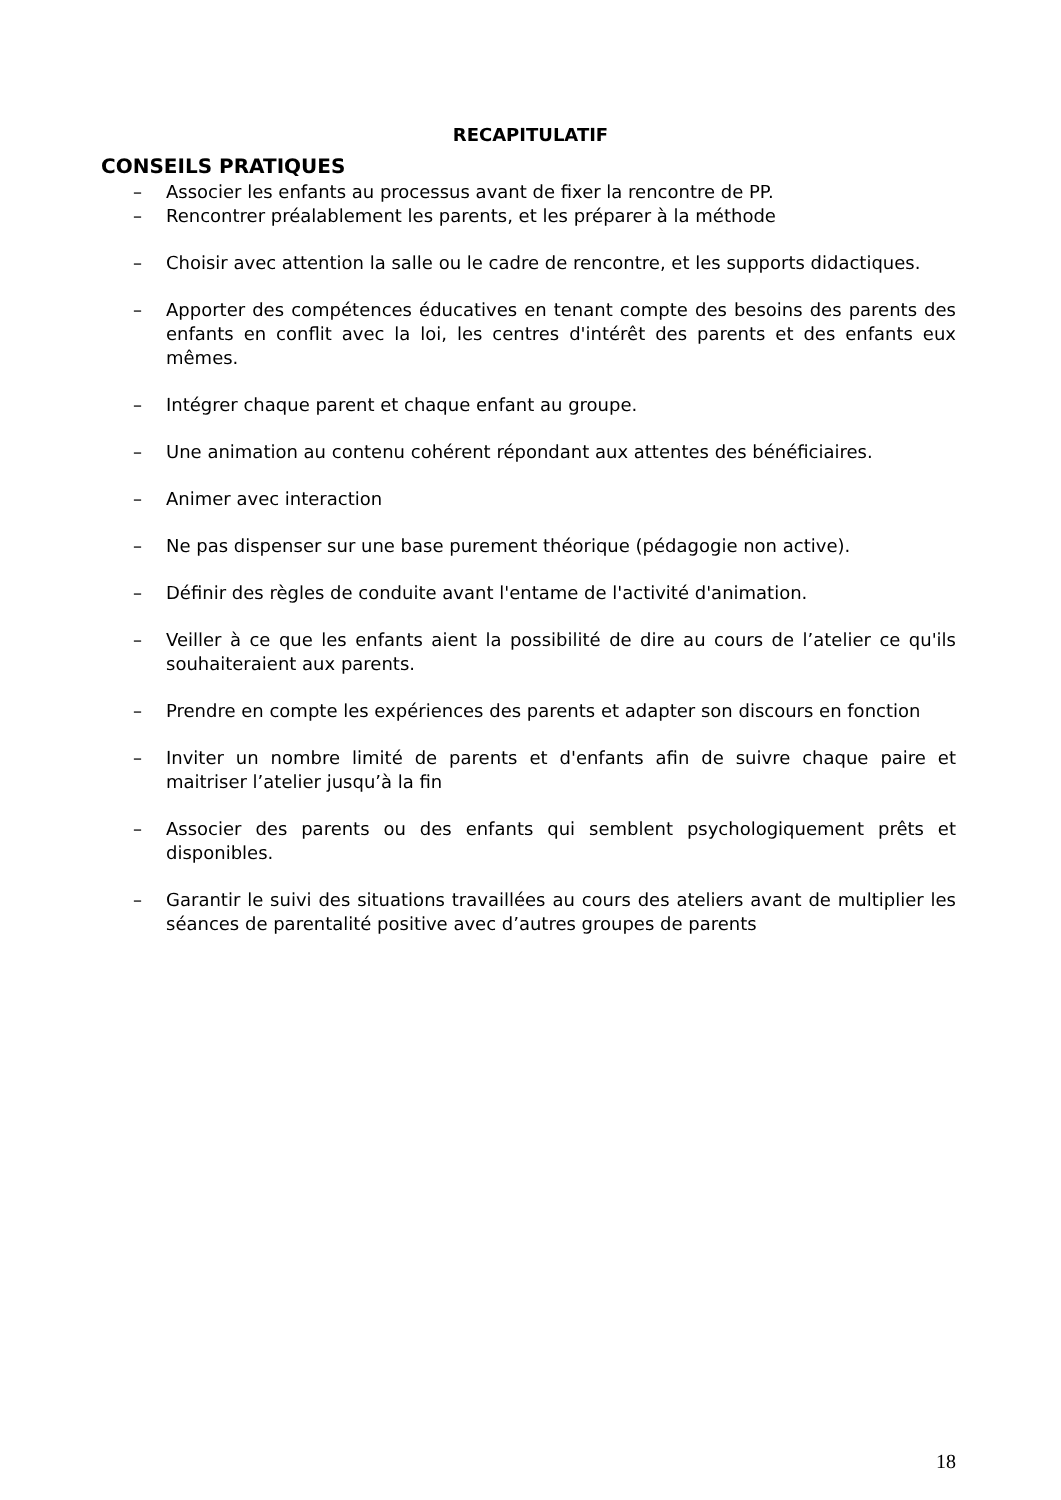RECAPITULATIF
CONSEILS PRATIQUES
– Associer les enfants au processus avant de fixer la rencontre de PP.
– Rencontrer préalablement les parents, et les préparer à la méthode
– Choisir avec attention la salle ou le cadre de rencontre, et les supports didactiques.
– Apporter des compétences éducatives en tenant compte des besoins des parents des enfants en conflit avec la loi, les centres d'intérêt des parents et des enfants eux mêmes.
– Intégrer chaque parent et chaque enfant au groupe.
– Une animation au contenu cohérent répondant aux attentes des bénéficiaires.
– Animer avec interaction
– Ne pas dispenser sur une base purement théorique (pédagogie non active).
– Définir des règles de conduite avant l'entame de l'activité d'animation.
– Veiller à ce que les enfants aient la possibilité de dire au cours de l’atelier ce qu'ils souhaiteraient aux parents.
– Prendre en compte les expériences des parents et adapter son discours en fonction
– Inviter un nombre limité de parents et d'enfants afin de suivre chaque paire et maitriser l’atelier jusqu’à la fin
– Associer des parents ou des enfants qui semblent psychologiquement prêts et disponibles.
– Garantir le suivi des situations travaillées au cours des ateliers avant de multiplier les séances de parentalité positive avec d’autres groupes de parents
18